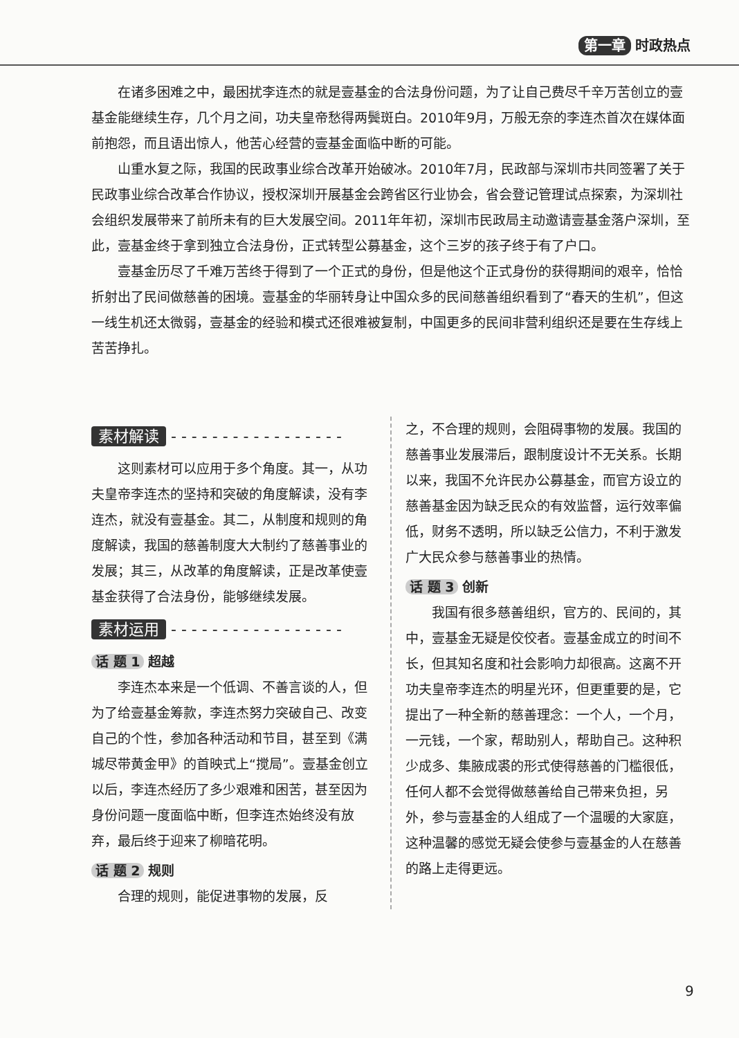第一章 时政热点
在诸多困难之中，最困扰李连杰的就是壹基金的合法身份问题，为了让自己费尽千辛万苦创立的壹基金能继续生存，几个月之间，功夫皇帝愁得两鬓斑白。2010年9月，万般无奈的李连杰首次在媒体面前抱怨，而且语出惊人，他苦心经营的壹基金面临中断的可能。
山重水复之际，我国的民政事业综合改革开始破冰。2010年7月，民政部与深圳市共同签署了关于民政事业综合改革合作协议，授权深圳开展基金会跨省区行业协会，省会登记管理试点探索，为深圳社会组织发展带来了前所未有的巨大发展空间。2011年年初，深圳市民政局主动邀请壹基金落户深圳，至此，壹基金终于拿到独立合法身份，正式转型公募基金，这个三岁的孩子终于有了户口。
壹基金历尽了千难万苦终于得到了一个正式的身份，但是他这个正式身份的获得期间的艰辛，恰恰折射出了民间做慈善的困境。壹基金的华丽转身让中国众多的民间慈善组织看到了“春天的生机”，但这一线生机还太微弱，壹基金的经验和模式还很难被复制，中国更多的民间非营利组织还是要在生存线上苦苦挣扎。
素材解读 - - - - - - - - - - - - - - - - -
这则素材可以应用于多个角度。其一，从功夫皇帝李连杰的坚持和突破的角度解读，没有李连杰，就没有壹基金。其二，从制度和规则的角度解读，我国的慈善制度大大制约了慈善事业的发展；其三，从改革的角度解读，正是改革使壹基金获得了合法身份，能够继续发展。
素材运用 - - - - - - - - - - - - - - - - -
话 题 1 超越
李连杰本来是一个低调、不善言谈的人，但为了给壹基金筹款，李连杰努力突破自己、改变自己的个性，参加各种活动和节目，甚至到《满城尽带黄金甲》的首映式上“搅局”。壹基金创立以后，李连杰经历了多少艰难和困苦，甚至因为身份问题一度面临中断，但李连杰始终没有放弃，最后终于迎来了柳暗花明。
话 题 2 规则
合理的规则，能促进事物的发展，反
之，不合理的规则，会阻碍事物的发展。我国的慈善事业发展滞后，跟制度设计不无关系。长期以来，我国不允许民办公募基金，而官方设立的慈善基金因为缺乏民众的有效监督，运行效率偏低，财务不透明，所以缺乏公信力，不利于激发广大民众参与慈善事业的热情。
话 题 3 创新
我国有很多慈善组织，官方的、民间的，其中，壹基金无疑是佼佼者。壹基金成立的时间不长，但其知名度和社会影响力却很高。这离不开功夫皇帝李连杰的明星光环，但更重要的是，它提出了一种全新的慈善理念：一个人，一个月，一元钱，一个家，帮助别人，帮助自己。这种积少成多、集腋成裘的形式使得慈善的门槛很低，任何人都不会觉得做慈善给自己带来负担，另外，参与壹基金的人组成了一个温暖的大家庭，这种温馨的感觉无疑会使参与壹基金的人在慈善的路上走得更远。
9